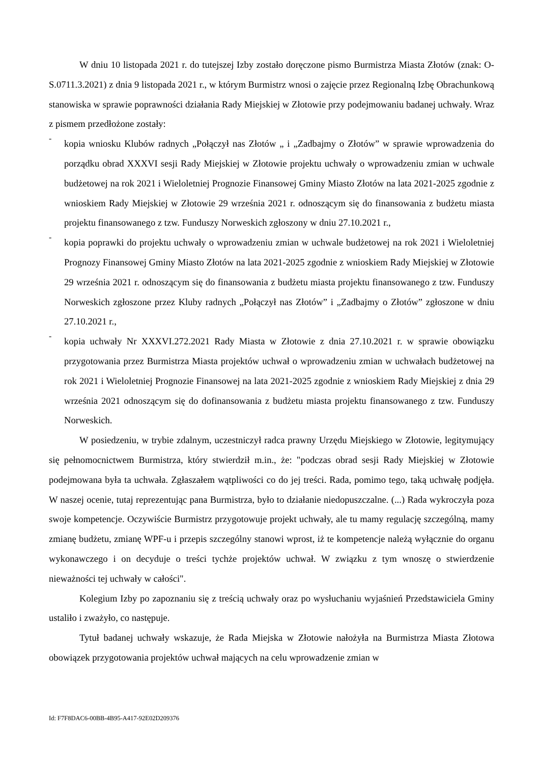W dniu 10 listopada 2021 r. do tutejszej Izby zostało doręczone pismo Burmistrza Miasta Złotów (znak: O-S.0711.3.2021) z dnia 9 listopada 2021 r., w którym Burmistrz wnosi o zajęcie przez Regionalną Izbę Obrachunkową stanowiska w sprawie poprawności działania Rady Miejskiej w Złotowie przy podejmowaniu badanej uchwały. Wraz z pismem przedłożone zostały:
-
kopia wniosku Klubów radnych „Połączył nas Złotów „ i „Zadbajmy o Złotów” w sprawie wprowadzenia do porządku obrad XXXVI sesji Rady Miejskiej w Złotowie projektu uchwały o wprowadzeniu zmian w uchwale budżetowej na rok 2021 i Wieloletniej Prognozie Finansowej Gminy Miasto Złotów na lata 2021-2025 zgodnie z wnioskiem Rady Miejskiej w Złotowie 29 września 2021 r. odnoszącym się do finansowania z budżetu miasta projektu finansowanego z tzw. Funduszy Norweskich zgłoszony w dniu 27.10.2021 r.,
-
kopia poprawki do projektu uchwały o wprowadzeniu zmian w uchwale budżetowej na rok 2021 i Wieloletniej Prognozy Finansowej Gminy Miasto Złotów na lata 2021-2025 zgodnie z wnioskiem Rady Miejskiej w Złotowie 29 września 2021 r. odnoszącym się do finansowania z budżetu miasta projektu finansowanego z tzw. Funduszy Norweskich zgłoszone przez Kluby radnych „Połączył nas Złotów” i „Zadbajmy o Złotów” zgłoszone w dniu 27.10.2021 r.,
-
kopia uchwały Nr XXXVI.272.2021 Rady Miasta w Złotowie z dnia 27.10.2021 r. w sprawie obowiązku przygotowania przez Burmistrza Miasta projektów uchwał o wprowadzeniu zmian w uchwałach budżetowej na rok 2021 i Wieloletniej Prognozie Finansowej na lata 2021-2025 zgodnie z wnioskiem Rady Miejskiej z dnia 29 września 2021 odnoszącym się do dofinansowania z budżetu miasta projektu finansowanego z tzw. Funduszy Norweskich.
W posiedzeniu, w trybie zdalnym, uczestniczył radca prawny Urzędu Miejskiego w Złotowie, legitymujący się pełnomocnictwem Burmistrza, który stwierdził m.in., że: "podczas obrad sesji Rady Miejskiej w Złotowie podejmowana była ta uchwała. Zgłaszałem wątpliwości co do jej treści. Rada, pomimo tego, taką uchwałę podjęła. W naszej ocenie, tutaj reprezentując pana Burmistrza, było to działanie niedopuszczalne. (...) Rada wykroczyła poza swoje kompetencje. Oczywiście Burmistrz przygotowuje projekt uchwały, ale tu mamy regulację szczególną, mamy zmianę budżetu, zmianę WPF-u i przepis szczególny stanowi wprost, iż te kompetencje należą wyłącznie do organu wykonawczego i on decyduje o treści tychże projektów uchwał. W związku z tym wnoszę o stwierdzenie nieważności tej uchwały w całości".
Kolegium Izby po zapoznaniu się z treścią uchwały oraz po wysłuchaniu wyjaśnień Przedstawiciela Gminy ustaliło i zważyło, co następuje.
Tytuł badanej uchwały wskazuje, że Rada Miejska w Złotowie nałożyła na Burmistrza Miasta Złotowa obowiązek przygotowania projektów uchwał mających na celu wprowadzenie zmian w
Id: F7F8DAC6-00BB-4B95-A417-92E02D209376